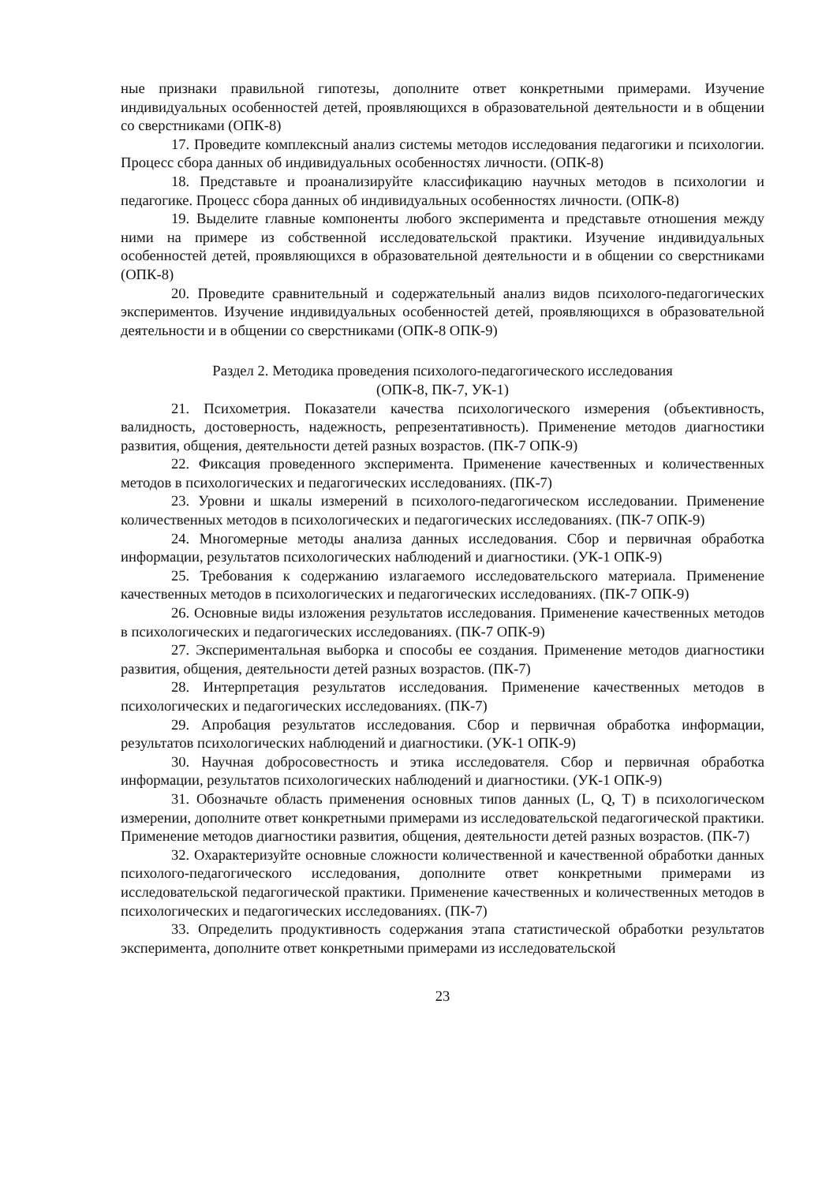ные признаки правильной гипотезы, дополните ответ конкретными примерами. Изучение индивидуальных особенностей детей, проявляющихся в образовательной деятельности и в общении со сверстниками (ОПК-8)
17. Проведите комплексный анализ системы методов исследования педагогики и психологии. Процесс сбора данных об индивидуальных особенностях личности. (ОПК-8)
18. Представьте и проанализируйте классификацию научных методов в психологии и педагогике. Процесс сбора данных об индивидуальных особенностях личности. (ОПК-8)
19. Выделите главные компоненты любого эксперимента и представьте отношения между ними на примере из собственной исследовательской практики. Изучение индивидуальных особенностей детей, проявляющихся в образовательной деятельности и в общении со сверстниками (ОПК-8)
20. Проведите сравнительный и содержательный анализ видов психолого-педагогических экспериментов. Изучение индивидуальных особенностей детей, проявляющихся в образовательной деятельности и в общении со сверстниками (ОПК-8 ОПК-9)
Раздел 2. Методика проведения психолого-педагогического исследования
(ОПК-8, ПК-7, УК-1)
21. Психометрия. Показатели качества психологического измерения (объективность, валидность, достоверность, надежность, репрезентативность). Применение методов диагностики развития, общения, деятельности детей разных возрастов. (ПК-7 ОПК-9)
22. Фиксация проведенного эксперимента. Применение качественных и количественных методов в психологических и педагогических исследованиях. (ПК-7)
23. Уровни и шкалы измерений в психолого-педагогическом исследовании. Применение количественных методов в психологических и педагогических исследованиях. (ПК-7 ОПК-9)
24. Многомерные методы анализа данных исследования. Сбор и первичная обработка информации, результатов психологических наблюдений и диагностики. (УК-1 ОПК-9)
25. Требования к содержанию излагаемого исследовательского материала. Применение качественных методов в психологических и педагогических исследованиях. (ПК-7 ОПК-9)
26. Основные виды изложения результатов исследования. Применение качественных методов в психологических и педагогических исследованиях. (ПК-7 ОПК-9)
27. Экспериментальная выборка и способы ее создания. Применение методов диагностики развития, общения, деятельности детей разных возрастов. (ПК-7)
28. Интерпретация результатов исследования. Применение качественных методов в психологических и педагогических исследованиях. (ПК-7)
29. Апробация результатов исследования. Сбор и первичная обработка информации, результатов психологических наблюдений и диагностики. (УК-1 ОПК-9)
30. Научная добросовестность и этика исследователя. Сбор и первичная обработка информации, результатов психологических наблюдений и диагностики. (УК-1 ОПК-9)
31. Обозначьте область применения основных типов данных (L, Q, T) в психологическом измерении, дополните ответ конкретными примерами из исследовательской педагогической практики. Применение методов диагностики развития, общения, деятельности детей разных возрастов. (ПК-7)
32. Охарактеризуйте основные сложности количественной и качественной обработки данных психолого-педагогического исследования, дополните ответ конкретными примерами из исследовательской педагогической практики. Применение качественных и количественных методов в психологических и педагогических исследованиях. (ПК-7)
33. Определить продуктивность содержания этапа статистической обработки результатов эксперимента, дополните ответ конкретными примерами из исследовательской
23